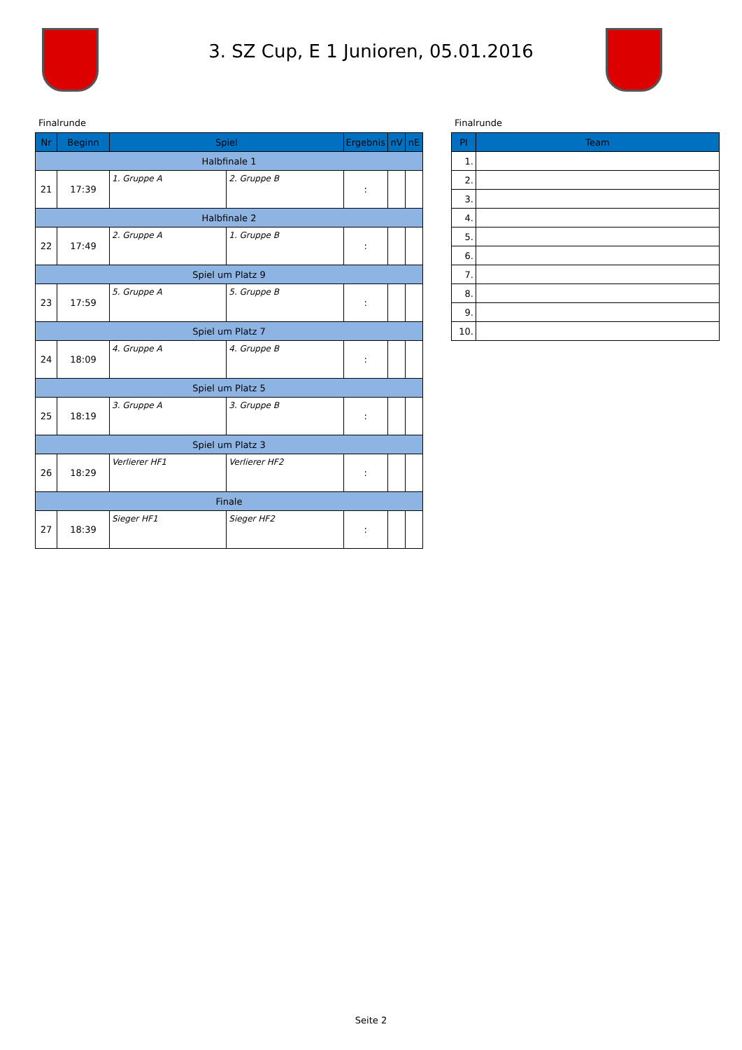3. SZ Cup, E 1 Junioren, 05.01.2016
Finalrunde
| Nr | Beginn | Spiel | | Ergebnis | nV | nE |
| --- | --- | --- | --- | --- | --- | --- |
| Halbfinale 1 | | | | | | |
| 21 | 17:39 | 1. Gruppe A | 2. Gruppe B | : | | |
| Halbfinale 2 | | | | | | |
| 22 | 17:49 | 2. Gruppe A | 1. Gruppe B | : | | |
| Spiel um Platz 9 | | | | | | |
| 23 | 17:59 | 5. Gruppe A | 5. Gruppe B | : | | |
| Spiel um Platz 7 | | | | | | |
| 24 | 18:09 | 4. Gruppe A | 4. Gruppe B | : | | |
| Spiel um Platz 5 | | | | | | |
| 25 | 18:19 | 3. Gruppe A | 3. Gruppe B | : | | |
| Spiel um Platz 3 | | | | | | |
| 26 | 18:29 | Verlierer HF1 | Verlierer HF2 | : | | |
| Finale | | | | | | |
| 27 | 18:39 | Sieger HF1 | Sieger HF2 | : | | |
Finalrunde
| Pl | Team |
| --- | --- |
| 1. | |
| 2. | |
| 3. | |
| 4. | |
| 5. | |
| 6. | |
| 7. | |
| 8. | |
| 9. | |
| 10. | |
Seite 2